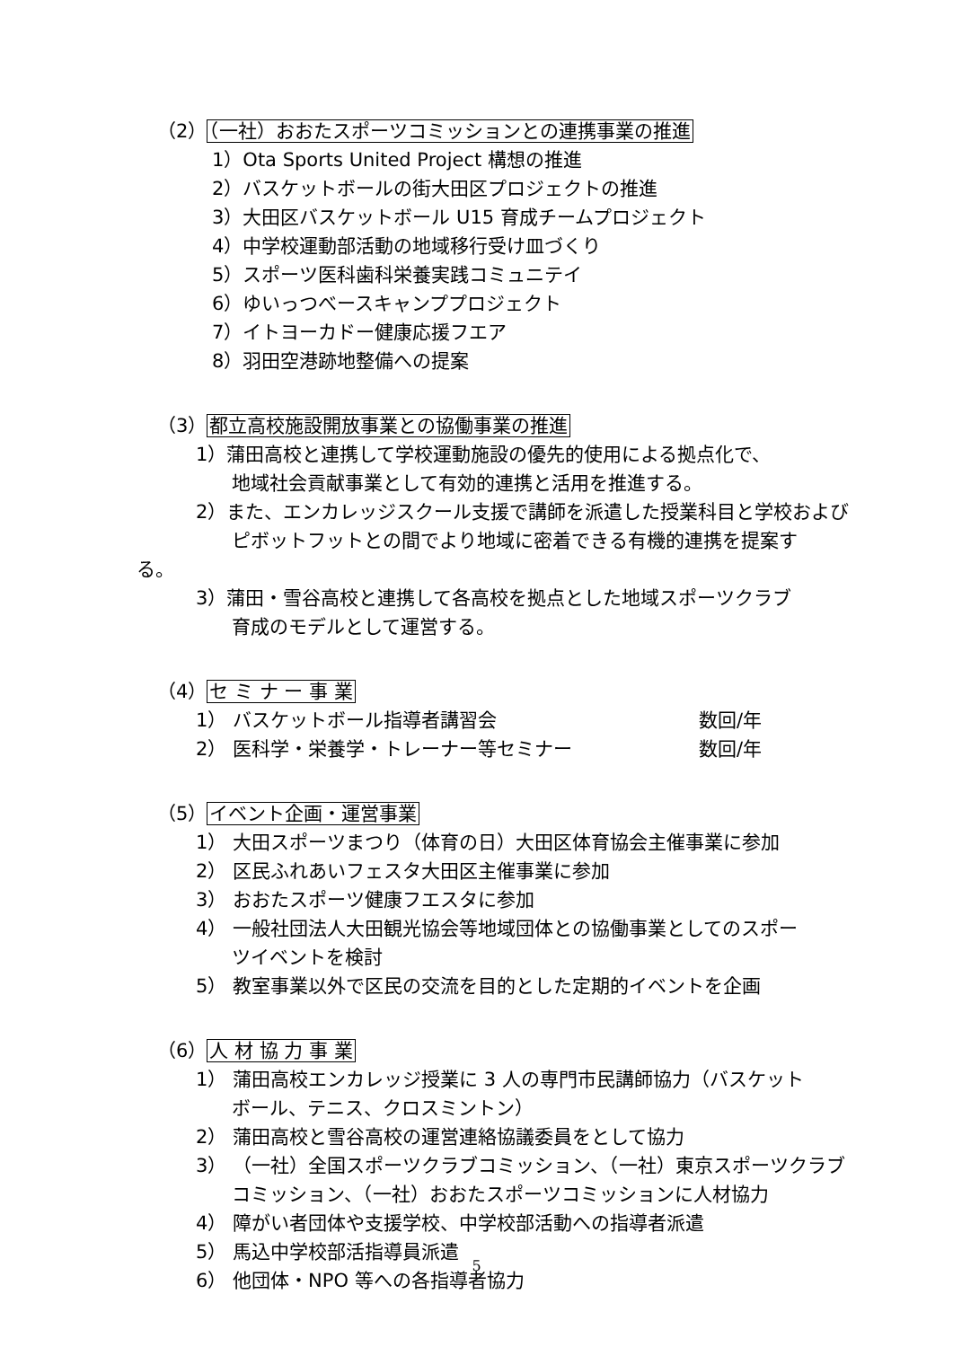（2）（一社）おおたスポーツコミッションとの連携事業の推進
1）Ota Sports United Project 構想の推進
2）バスケットボールの街大田区プロジェクトの推進
3）大田区バスケットボール U15 育成チームプロジェクト
4）中学校運動部活動の地域移行受け皿づくり
5）スポーツ医科歯科栄養実践コミュニテイ
6）ゆいっつべースキャンププロジェクト
7）イトヨーカドー健康応援フエア
8）羽田空港跡地整備への提案
（3）都立高校施設開放事業との協働事業の推進
1）蒲田高校と連携して学校運動施設の優先的使用による拠点化で、
地域社会貢献事業として有効的連携と活用を推進する。
2）また、エンカレッジスクール支援で講師を派遣した授業科目と学校および
ピボットフットとの間でより地域に密着できる有機的連携を提案す
る。
3）蒲田・雪谷高校と連携して各高校を拠点とした地域スポーツクラブ
育成のモデルとして運営する。
（4）セ ミ ナ ー 事 業
1） バスケットボール指導者講習会 数回/年
2） 医科学・栄養学・トレーナー等セミナー 数回/年
（5）イベント企画・運営事業
1） 大田スポーツまつり（体育の日）大田区体育協会主催事業に参加
2） 区民ふれあいフェスタ大田区主催事業に参加
3） おおたスポーツ健康フエスタに参加
4） 一般社団法人大田観光協会等地域団体との協働事業としてのスポー
ツイベントを検討
5） 教室事業以外で区民の交流を目的とした定期的イベントを企画
（6）人 材 協 力 事 業
1） 蒲田高校エンカレッジ授業に 3 人の専門市民講師協力（バスケット
ボール、テニス、クロスミントン）
2） 蒲田高校と雪谷高校の運営連絡協議委員をとして協力
3） （一社）全国スポーツクラブコミッション、（一社）東京スポーツクラブ
コミッション、（一社）おおたスポーツコミッションに人材協力
4） 障がい者団体や支援学校、中学校部活動への指導者派遣
5） 馬込中学校部活指導員派遣
6） 他団体・NPO 等への各指導者協力
5